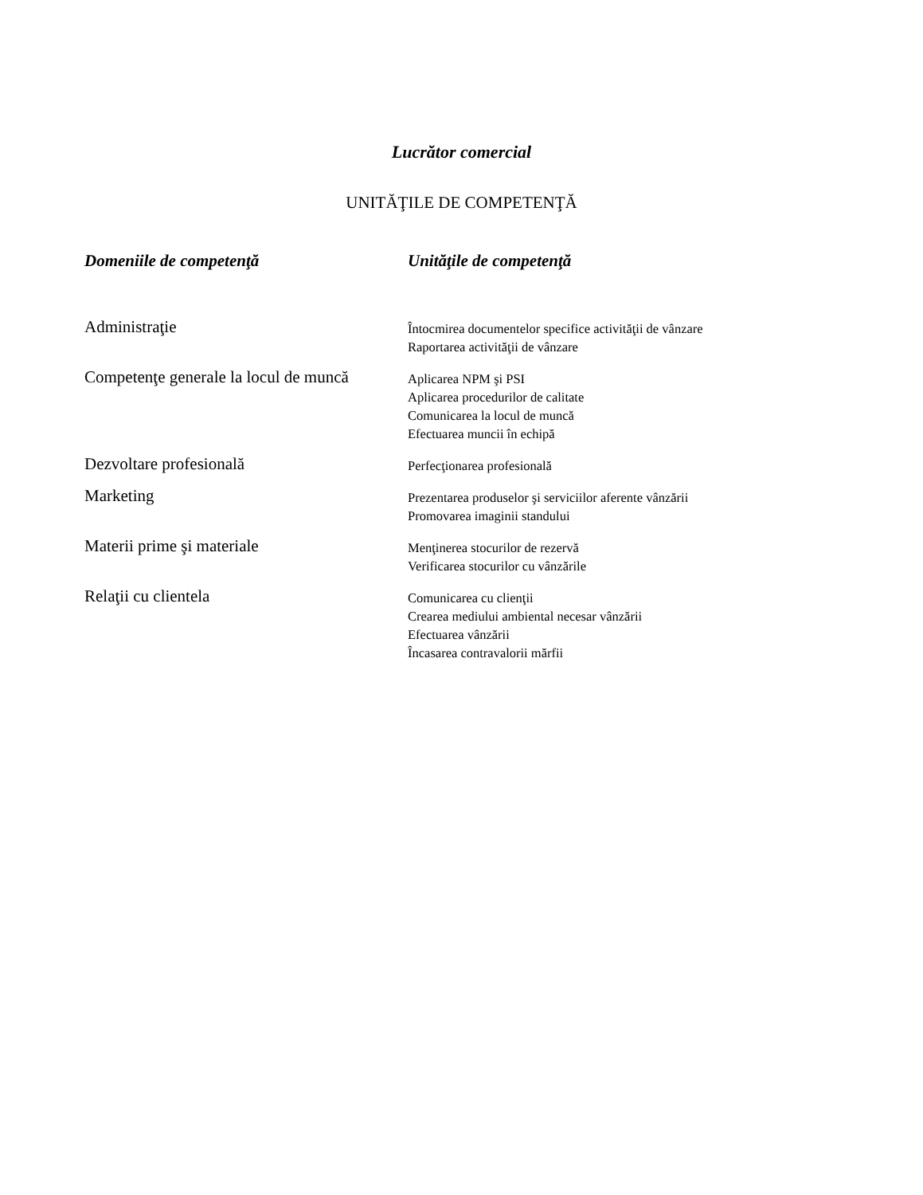Lucrător comercial
UNITĂŢILE DE COMPETENŢĂ
| Domeniile de competenţă | Unităţile de competenţă |
| --- | --- |
| Administraţie | Întocmirea documentelor specifice activităţii de vânzare Raportarea activităţii de vânzare |
| Competenţe generale la locul de muncă | Aplicarea NPM şi PSI Aplicarea procedurilor de calitate Comunicarea la locul de muncă Efectuarea muncii în echipă |
| Dezvoltare profesională | Perfecţionarea profesională |
| Marketing | Prezentarea produselor şi serviciilor aferente vânzării Promovarea imaginii standului |
| Materii prime şi materiale | Menţinerea stocurilor de rezervă Verificarea stocurilor cu vânzările |
| Relaţii cu clientela | Comunicarea cu clienţii Crearea mediului ambiental necesar vânzării Efectuarea vânzării Încasarea contravalorii mărfii |